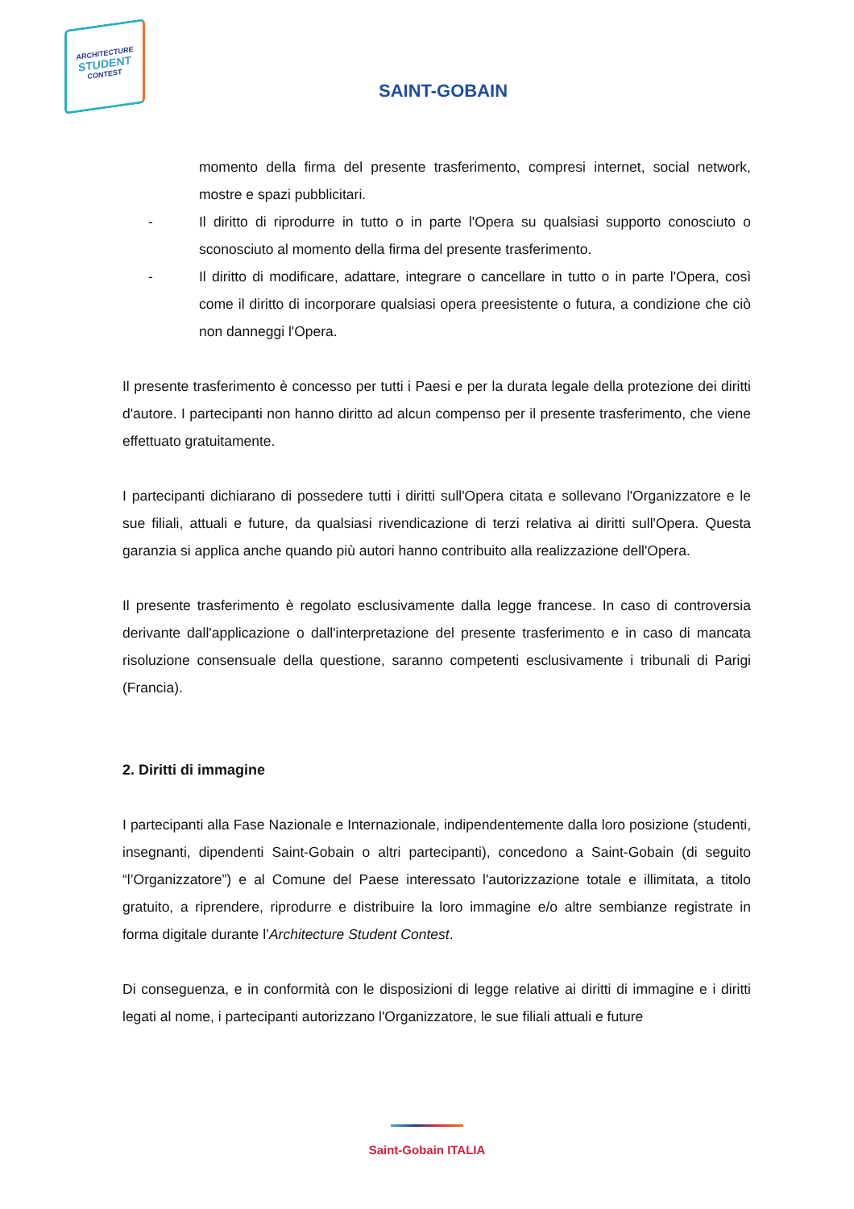ARCHITECTURE
STUDENT
CONTEST
SAINT-GOBAIN
momento della firma del presente trasferimento, compresi internet, social network, mostre e spazi pubblicitari.
- Il diritto di riprodurre in tutto o in parte l'Opera su qualsiasi supporto conosciuto o sconosciuto al momento della firma del presente trasferimento.
- Il diritto di modificare, adattare, integrare o cancellare in tutto o in parte l'Opera, così come il diritto di incorporare qualsiasi opera preesistente o futura, a condizione che ciò non danneggi l'Opera.
Il presente trasferimento è concesso per tutti i Paesi e per la durata legale della protezione dei diritti d'autore. I partecipanti non hanno diritto ad alcun compenso per il presente trasferimento, che viene effettuato gratuitamente.
I partecipanti dichiarano di possedere tutti i diritti sull'Opera citata e sollevano l'Organizzatore e le sue filiali, attuali e future, da qualsiasi rivendicazione di terzi relativa ai diritti sull'Opera. Questa garanzia si applica anche quando più autori hanno contribuito alla realizzazione dell'Opera.
Il presente trasferimento è regolato esclusivamente dalla legge francese. In caso di controversia derivante dall'applicazione o dall'interpretazione del presente trasferimento e in caso di mancata risoluzione consensuale della questione, saranno competenti esclusivamente i tribunali di Parigi (Francia).
2. Diritti di immagine
I partecipanti alla Fase Nazionale e Internazionale, indipendentemente dalla loro posizione (studenti, insegnanti, dipendenti Saint-Gobain o altri partecipanti), concedono a Saint-Gobain (di seguito “l’Organizzatore”) e al Comune del Paese interessato l'autorizzazione totale e illimitata, a titolo gratuito, a riprendere, riprodurre e distribuire la loro immagine e/o altre sembianze registrate in forma digitale durante l’Architecture Student Contest.
Di conseguenza, e in conformità con le disposizioni di legge relative ai diritti di immagine e i diritti legati al nome, i partecipanti autorizzano l'Organizzatore, le sue filiali attuali e future
Saint-Gobain ITALIA